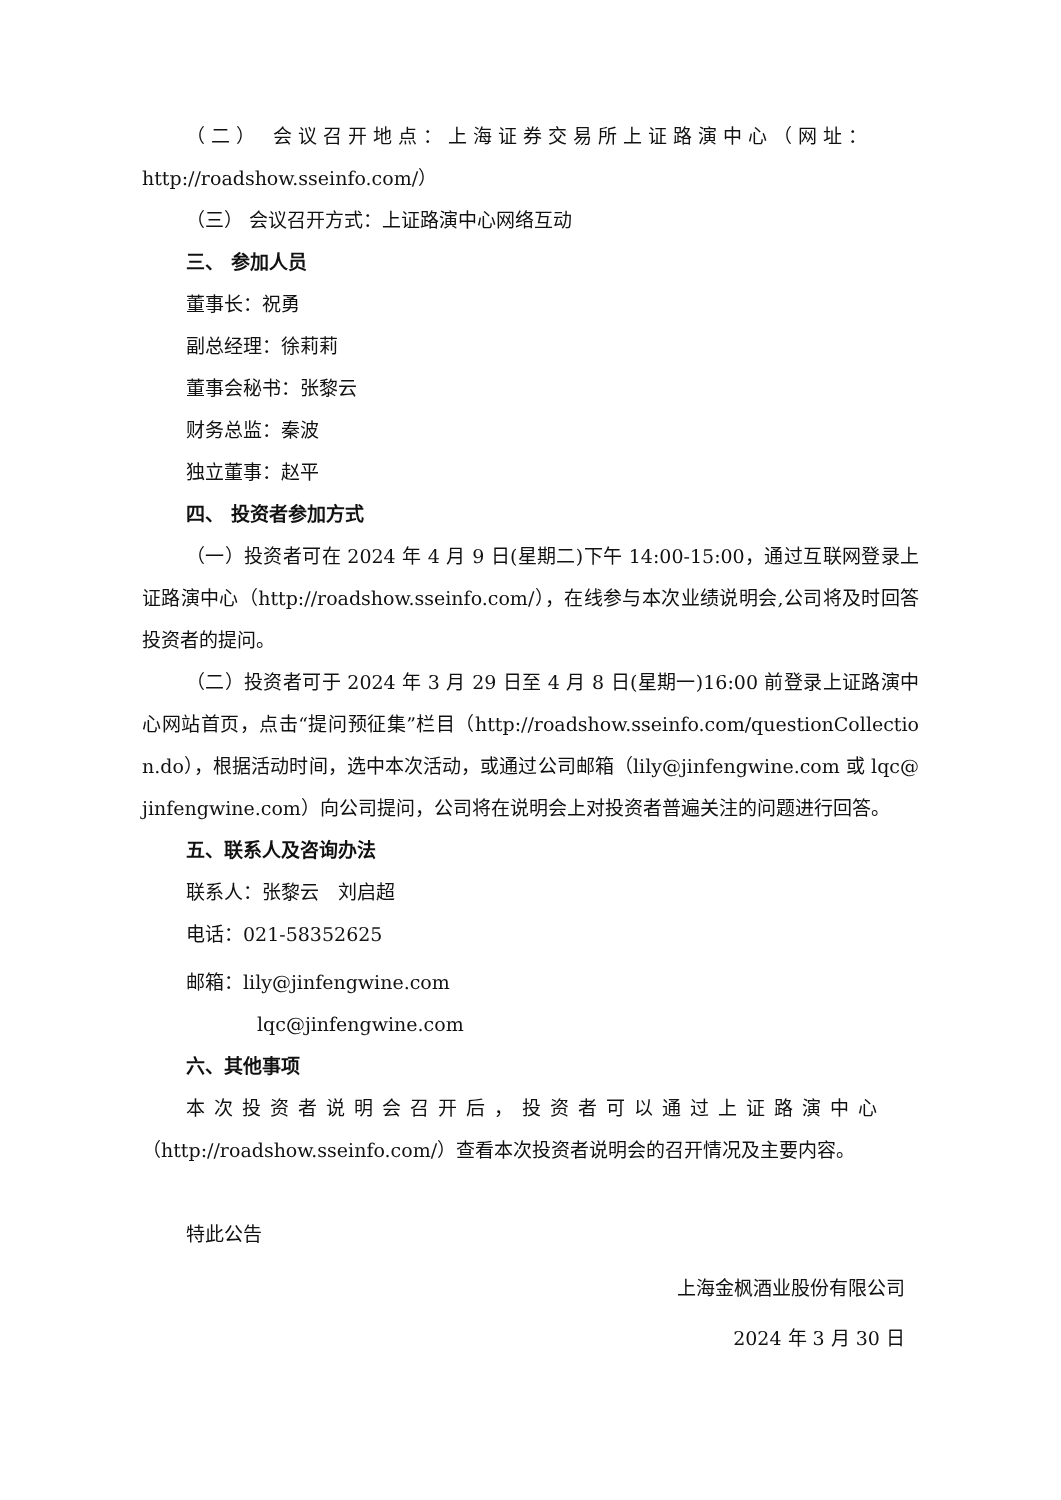（二） 会议召开地点：上海证券交易所上证路演中心（网址：
http://roadshow.sseinfo.com/）
（三） 会议召开方式：上证路演中心网络互动
三、 参加人员
董事长：祝勇
副总经理：徐莉莉
董事会秘书：张黎云
财务总监：秦波
独立董事：赵平
四、 投资者参加方式
（一）投资者可在 2024 年 4 月 9 日(星期二)下午 14:00-15:00，通过互联网登录上证路演中心（http://roadshow.sseinfo.com/），在线参与本次业绩说明会,公司将及时回答投资者的提问。
（二）投资者可于 2024 年 3 月 29 日至 4 月 8 日(星期一)16:00 前登录上证路演中心网站首页，点击“提问预征集”栏目（http://roadshow.sseinfo.com/questionCollection.do），根据活动时间，选中本次活动，或通过公司邮箱（lily@jinfengwine.com 或 lqc@jinfengwine.com）向公司提问，公司将在说明会上对投资者普遍关注的问题进行回答。
五、联系人及咨询办法
联系人：张黎云　刘启超
电话：021-58352625
邮箱：lily@jinfengwine.com
lqc@jinfengwine.com
六、其他事项
本次投资者说明会召开后，投资者可以通过上证路演中心
（http://roadshow.sseinfo.com/）查看本次投资者说明会的召开情况及主要内容。
特此公告
上海金枫酒业股份有限公司
2024 年 3 月 30 日